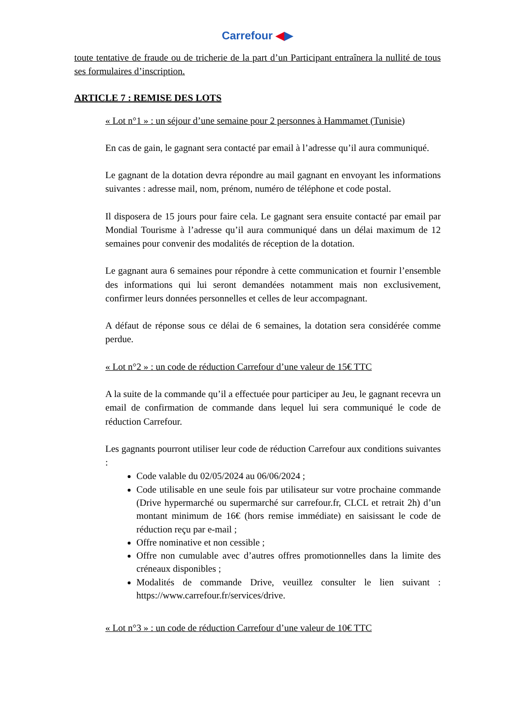Carrefour ◀▶
toute tentative de fraude ou de tricherie de la part d’un Participant entraînera la nullité de tous ses formulaires d’inscription.
ARTICLE 7 : REMISE DES LOTS
« Lot n°1 » : un séjour d’une semaine pour 2 personnes à Hammamet (Tunisie)
En cas de gain, le gagnant sera contacté par email à l’adresse qu’il aura communiqué.
Le gagnant de la dotation devra répondre au mail gagnant en envoyant les informations suivantes : adresse mail, nom, prénom, numéro de téléphone et code postal.
Il disposera de 15 jours pour faire cela. Le gagnant sera ensuite contacté par email par Mondial Tourisme à l’adresse qu’il aura communiqué dans un délai maximum de 12 semaines pour convenir des modalités de réception de la dotation.
Le gagnant aura 6 semaines pour répondre à cette communication et fournir l’ensemble des informations qui lui seront demandées notamment mais non exclusivement, confirmer leurs données personnelles et celles de leur accompagnant.
A défaut de réponse sous ce délai de 6 semaines, la dotation sera considérée comme perdue.
« Lot n°2 » : un code de réduction Carrefour d’une valeur de 15€ TTC
A la suite de la commande qu’il a effectuée pour participer au Jeu, le gagnant recevra un email de confirmation de commande dans lequel lui sera communiqué le code de réduction Carrefour.
Les gagnants pourront utiliser leur code de réduction Carrefour aux conditions suivantes :
Code valable du 02/05/2024 au 06/06/2024 ;
Code utilisable en une seule fois par utilisateur sur votre prochaine commande (Drive hypermarché ou supermarché sur carrefour.fr, CLCL et retrait 2h) d’un montant minimum de 16€ (hors remise immédiate) en saisissant le code de réduction reçu par e-mail ;
Offre nominative et non cessible ;
Offre non cumulable avec d’autres offres promotionnelles dans la limite des créneaux disponibles ;
Modalités de commande Drive, veuillez consulter le lien suivant : https://www.carrefour.fr/services/drive.
« Lot n°3 » : un code de réduction Carrefour d’une valeur de 10€ TTC